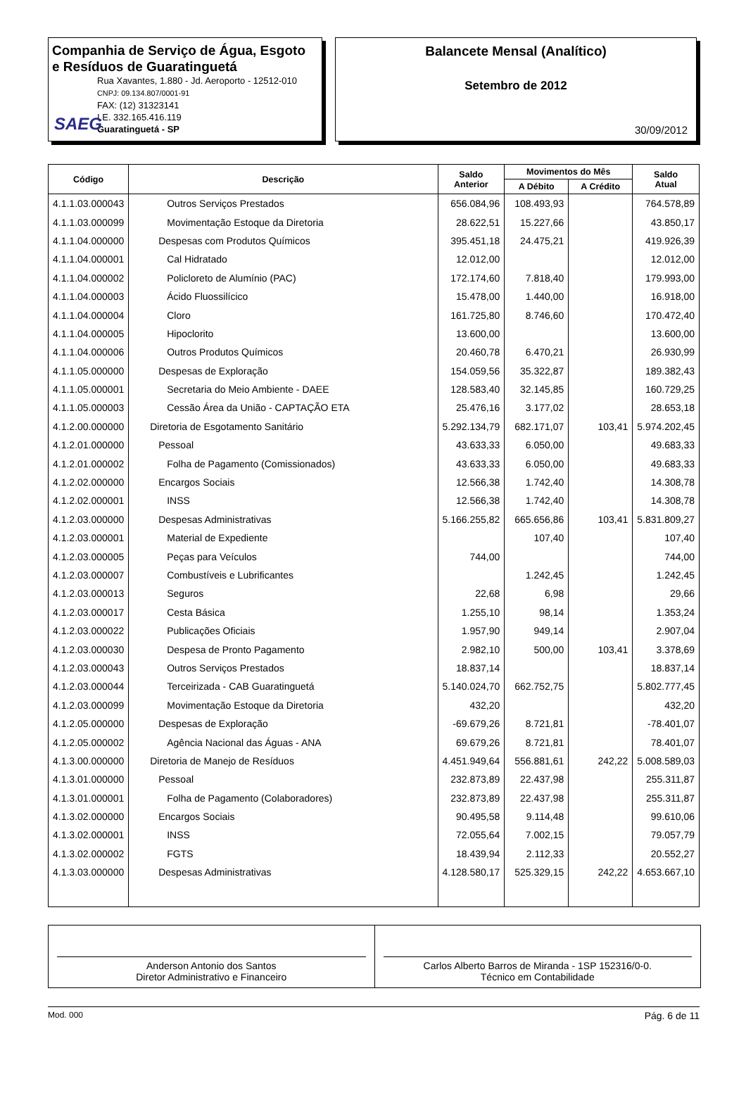Companhia de Serviço de Água, Esgoto
e Resíduos de Guaratinguetá
Rua Xavantes, 1.880 - Jd. Aeroporto - 12512-010
CNPJ: 09.134.807/0001-91
FAX: (12) 31323141
I.E. 332.165.416.119
Guaratinguetá - SP
SAEG
Balancete Mensal (Analítico)
Setembro de 2012
30/09/2012
| Código | Descrição | Saldo Anterior | Movimentos do Mês | | Saldo Atual |
| --- | --- | --- | --- | --- | --- |
| | | | A Débito | A Crédito | |
| 4.1.1.03.000043 | Outros Serviços Prestados | 656.084,96 | 108.493,93 | | 764.578,89 |
| 4.1.1.03.000099 | Movimentação Estoque da Diretoria | 28.622,51 | 15.227,66 | | 43.850,17 |
| 4.1.1.04.000000 | Despesas com Produtos Químicos | 395.451,18 | 24.475,21 | | 419.926,39 |
| 4.1.1.04.000001 | Cal Hidratado | 12.012,00 | | | 12.012,00 |
| 4.1.1.04.000002 | Policloreto de Alumínio (PAC) | 172.174,60 | 7.818,40 | | 179.993,00 |
| 4.1.1.04.000003 | Ácido Fluossilícico | 15.478,00 | 1.440,00 | | 16.918,00 |
| 4.1.1.04.000004 | Cloro | 161.725,80 | 8.746,60 | | 170.472,40 |
| 4.1.1.04.000005 | Hipoclorito | 13.600,00 | | | 13.600,00 |
| 4.1.1.04.000006 | Outros Produtos Químicos | 20.460,78 | 6.470,21 | | 26.930,99 |
| 4.1.1.05.000000 | Despesas de Exploração | 154.059,56 | 35.322,87 | | 189.382,43 |
| 4.1.1.05.000001 | Secretaria do Meio Ambiente - DAEE | 128.583,40 | 32.145,85 | | 160.729,25 |
| 4.1.1.05.000003 | Cessão Área da União - CAPTAÇÃO ETA | 25.476,16 | 3.177,02 | | 28.653,18 |
| 4.1.2.00.000000 | Diretoria de Esgotamento Sanitário | 5.292.134,79 | 682.171,07 | 103,41 | 5.974.202,45 |
| 4.1.2.01.000000 | Pessoal | 43.633,33 | 6.050,00 | | 49.683,33 |
| 4.1.2.01.000002 | Folha de Pagamento (Comissionados) | 43.633,33 | 6.050,00 | | 49.683,33 |
| 4.1.2.02.000000 | Encargos Sociais | 12.566,38 | 1.742,40 | | 14.308,78 |
| 4.1.2.02.000001 | INSS | 12.566,38 | 1.742,40 | | 14.308,78 |
| 4.1.2.03.000000 | Despesas Administrativas | 5.166.255,82 | 665.656,86 | 103,41 | 5.831.809,27 |
| 4.1.2.03.000001 | Material de Expediente | | 107,40 | | 107,40 |
| 4.1.2.03.000005 | Peças para Veículos | 744,00 | | | 744,00 |
| 4.1.2.03.000007 | Combustíveis e Lubrificantes | | 1.242,45 | | 1.242,45 |
| 4.1.2.03.000013 | Seguros | 22,68 | 6,98 | | 29,66 |
| 4.1.2.03.000017 | Cesta Básica | 1.255,10 | 98,14 | | 1.353,24 |
| 4.1.2.03.000022 | Publicações Oficiais | 1.957,90 | 949,14 | | 2.907,04 |
| 4.1.2.03.000030 | Despesa de Pronto Pagamento | 2.982,10 | 500,00 | 103,41 | 3.378,69 |
| 4.1.2.03.000043 | Outros Serviços Prestados | 18.837,14 | | | 18.837,14 |
| 4.1.2.03.000044 | Terceirizada - CAB Guaratinguetá | 5.140.024,70 | 662.752,75 | | 5.802.777,45 |
| 4.1.2.03.000099 | Movimentação Estoque da Diretoria | 432,20 | | | 432,20 |
| 4.1.2.05.000000 | Despesas de Exploração | -69.679,26 | 8.721,81 | | -78.401,07 |
| 4.1.2.05.000002 | Agência Nacional das Águas - ANA | 69.679,26 | 8.721,81 | | 78.401,07 |
| 4.1.3.00.000000 | Diretoria de Manejo de Resíduos | 4.451.949,64 | 556.881,61 | 242,22 | 5.008.589,03 |
| 4.1.3.01.000000 | Pessoal | 232.873,89 | 22.437,98 | | 255.311,87 |
| 4.1.3.01.000001 | Folha de Pagamento (Colaboradores) | 232.873,89 | 22.437,98 | | 255.311,87 |
| 4.1.3.02.000000 | Encargos Sociais | 90.495,58 | 9.114,48 | | 99.610,06 |
| 4.1.3.02.000001 | INSS | 72.055,64 | 7.002,15 | | 79.057,79 |
| 4.1.3.02.000002 | FGTS | 18.439,94 | 2.112,33 | | 20.552,27 |
| 4.1.3.03.000000 | Despesas Administrativas | 4.128.580,17 | 525.329,15 | 242,22 | 4.653.667,10 |
Anderson Antonio dos Santos
Diretor Administrativo e Financeiro
Carlos Alberto Barros de Miranda - 1SP 152316/0-0.
Técnico em Contabilidade
Mod. 000 Pág. 6 de 11